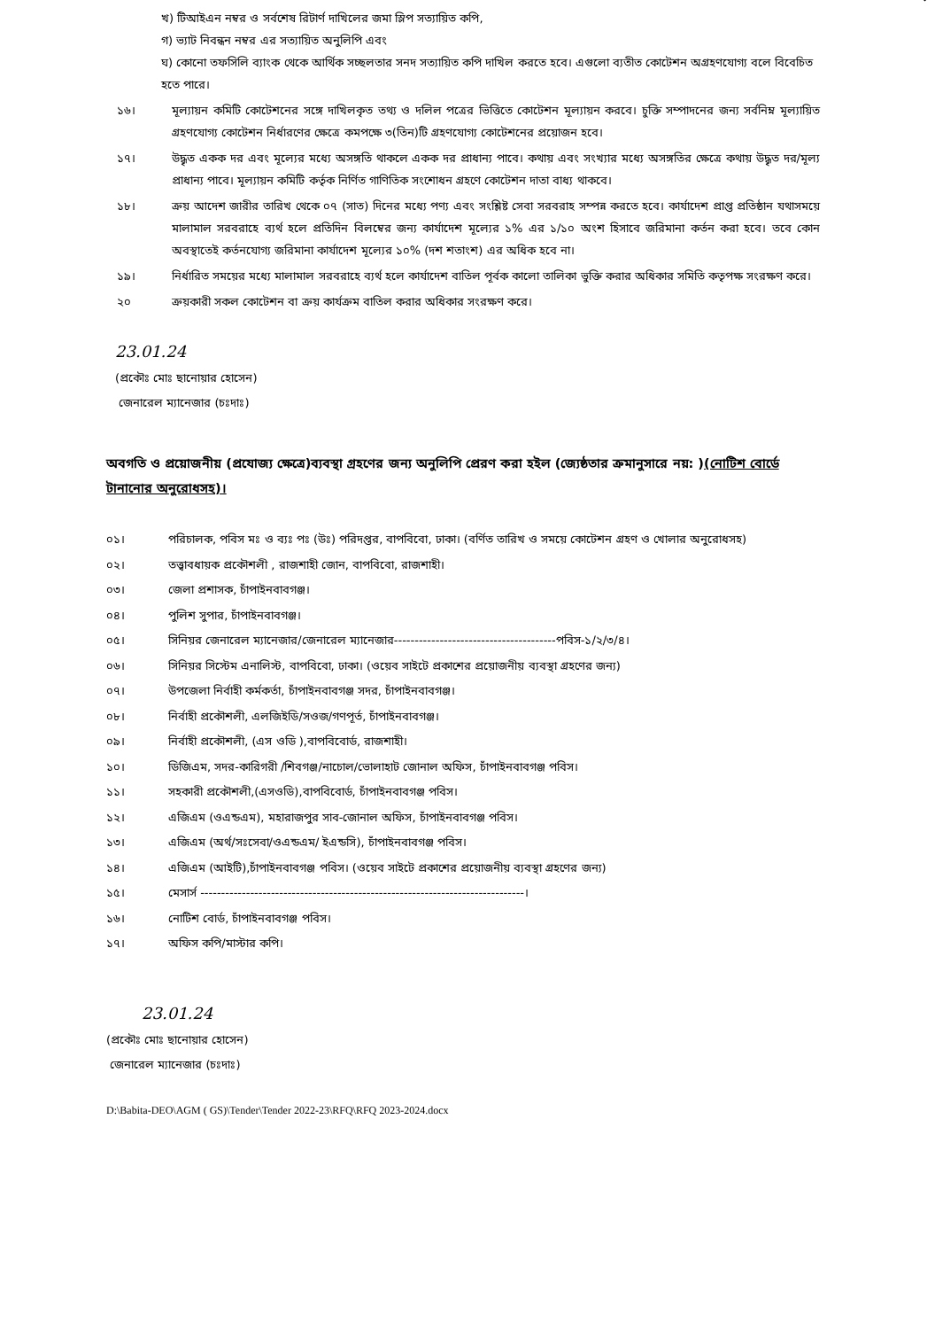খ) টিআইএন নম্বর ও সর্বশেষ রিটার্ণ দাখিলের জমা স্লিপ সত্যায়িত কপি,
গ) ভ্যাট নিবন্ধন নম্বর এর সত্যায়িত অনুলিপি এবং
ঘ) কোনো তফসিলি ব্যাংক থেকে আর্থিক সচ্ছলতার সনদ সত্যায়িত কপি দাখিল করতে হবে। এগুলো ব্যতীত কোটেশন অগ্রহণযোগ্য বলে বিবেচিত হতে পারে।
১৬। মূল্যায়ন কমিটি কোটেশনের সঙ্গে দাখিলকৃত তথ্য ও দলিল পত্রের ভিত্তিতে কোটেশন মূল্যায়ন করবে। চুক্তি সম্পাদনের জন্য সর্বনিম্ন মূল্যায়িত গ্রহণযোগ্য কোটেশন নির্ধারণের ক্ষেত্রে কমপক্ষে ৩(তিন)টি গ্রহণযোগ্য কোটেশনের প্রয়োজন হবে।
১৭। উদ্ধৃত একক দর এবং মূল্যের মধ্যে অসঙ্গতি থাকলে একক দর প্রাধান্য পাবে। কথায় এবং সংখ্যার মধ্যে অসঙ্গতির ক্ষেত্রে কথায় উদ্ধৃত দর/মূল্য প্রাধান্য পাবে। মূল্যায়ন কমিটি কর্তৃক নির্ণিত গাণিতিক সংশোধন গ্রহণে কোটেশন দাতা বাধ্য থাকবে।
১৮। ক্রয় আদেশ জারীর তারিখ থেকে ০৭ (সাত) দিনের মধ্যে পণ্য এবং সংশ্লিষ্ট সেবা সরবরাহ সম্পন্ন করতে হবে। কার্যাদেশ প্রাপ্ত প্রতিষ্ঠান যথাসময়ে মালামাল সরবরাহে ব্যর্থ হলে প্রতিদিন বিলম্বের জন্য কার্যাদেশ মূল্যের ১% এর ১/১০ অংশ হিসাবে জরিমানা কর্তন করা হবে। তবে কোন অবস্থাতেই কর্তনযোগ্য জরিমানা কার্যাদেশ মূল্যের ১০% (দশ শতাংশ) এর অধিক হবে না।
১৯। নির্ধারিত সময়ের মধ্যে মালামাল সরবরাহে ব্যর্থ হলে কার্যাদেশ বাতিল পূর্বক কালো তালিকা ভুক্তি করার অধিকার সমিতি কতৃপক্ষ সংরক্ষণ করে।
২০ ক্রয়কারী সকল কোটেশন বা ক্রয় কার্যক্রম বাতিল করার অধিকার সংরক্ষণ করে।
23.01.24
(প্রকৌঃ মোঃ ছানোয়ার হোসেন)
জেনারেল ম্যানেজার (চঃদাঃ)
অবগতি ও প্রয়োজনীয় (প্রযোজ্য ক্ষেত্রে)ব্যবস্থা গ্রহণের জন্য অনুলিপি প্রেরণ করা হইল (জ্যেষ্ঠতার ক্রমানুসারে নয়: )(নোটিশ বোর্ডে টানানোর অনুরোধসহ)।
০১। পরিচালক, পবিস মঃ ও ব্যঃ পঃ (উঃ) পরিদপ্তর, বাপবিবো, ঢাকা। (বর্ণিত তারিখ ও সময়ে কোটেশন গ্রহণ ও খোলার অনুরোধসহ)
০২। তত্ত্বাবধায়ক প্রকৌশলী , রাজশাহী জোন, বাপবিবো, রাজশাহী।
০৩। জেলা প্রশাসক, চাঁপাইনবাবগঞ্জ।
০৪। পুলিশ সুপার, চাঁপাইনবাবগঞ্জ।
০৫। সিনিয়র জেনারেল ম্যানেজার/জেনারেল ম্যানেজার---------------------------------------পবিস-১/২/৩/৪।
০৬। সিনিয়র সিস্টেম এনালিস্ট, বাপবিবো, ঢাকা। (ওয়েব সাইটে প্রকাশের প্রয়োজনীয় ব্যবস্থা গ্রহণের জন্য)
০৭। উপজেলা নির্বাহী কর্মকর্তা, চাঁপাইনবাবগঞ্জ সদর, চাঁপাইনবাবগঞ্জ।
০৮। নির্বাহী প্রকৌশলী, এলজিইডি/সওজ/গণপূর্ত, চাঁপাইনবাবগঞ্জ।
০৯। নির্বাহী প্রকৌশলী, (এস ওডি ),বাপবিবোর্ড, রাজশাহী।
১০। ডিজিএম, সদর-কারিগরী /শিবগঞ্জ/নাচোল/ভোলাহাট জোনাল অফিস, চাঁপাইনবাবগঞ্জ পবিস।
১১। সহকারী প্রকৌশলী,(এসওডি),বাপবিবোর্ড, চাঁপাইনবাবগঞ্জ পবিস।
১২। এজিএম (ওএন্ডএম), মহারাজপুর সাব-জোনাল অফিস, চাঁপাইনবাবগঞ্জ পবিস।
১৩। এজিএম (অর্থ/সঃসেবা/ওএন্ডএম/ ইএন্ডসি), চাঁপাইনবাবগঞ্জ পবিস।
১৪। এজিএম (আইটি),চাঁপাইনবাবগঞ্জ পবিস। (ওয়েব সাইটে প্রকাশের প্রয়োজনীয় ব্যবস্থা গ্রহণের জন্য)
১৫। মেসার্স ------------------------------------------------------------------------------।
১৬। নোটিশ বোর্ড, চাঁপাইনবাবগঞ্জ পবিস।
১৭। অফিস কপি/মাস্টার কপি।
23.01.24
(প্রকৌঃ মোঃ ছানোয়ার হোসেন)
জেনারেল ম্যানেজার (চঃদাঃ)
D:\Babita-DEO\AGM ( GS)\Tender\Tender 2022-23\RFQ\RFQ 2023-2024.docx